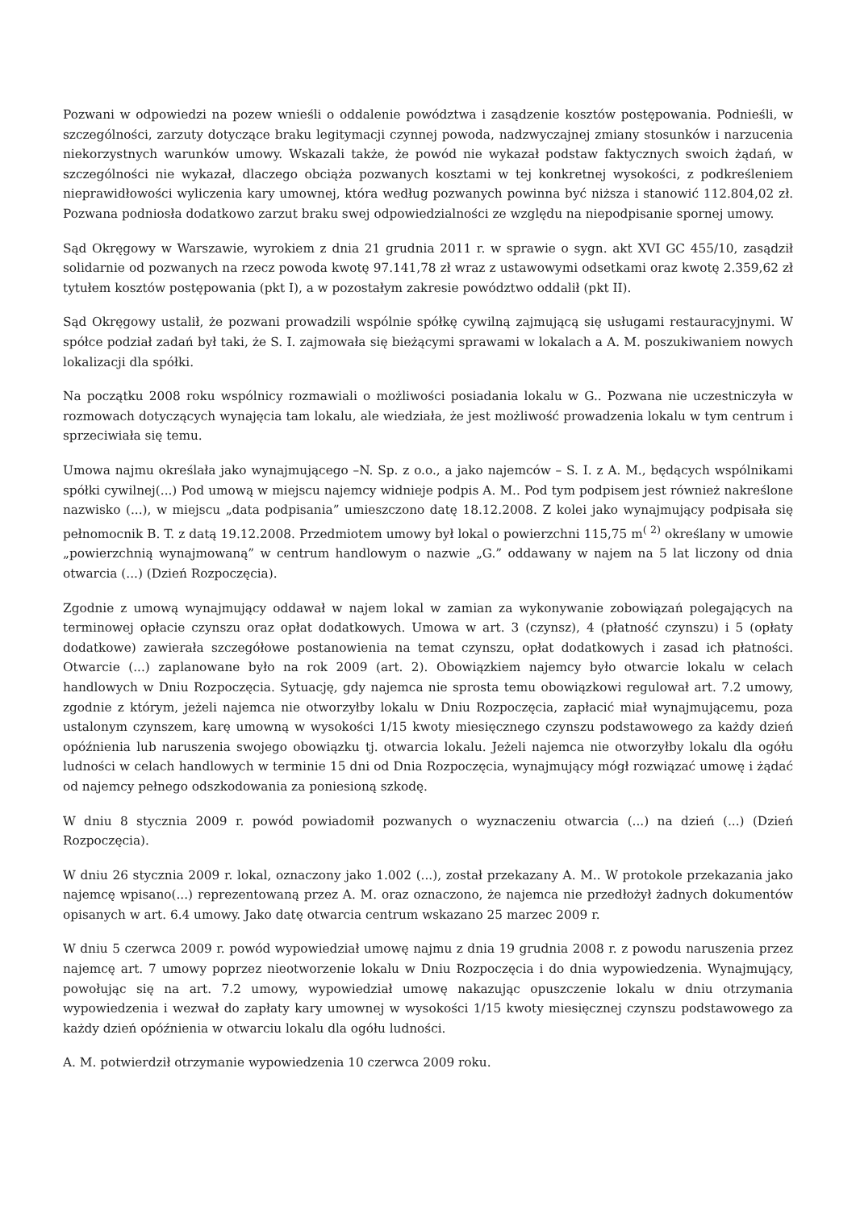Pozwani w odpowiedzi na pozew wnieśli o oddalenie powództwa i zasądzenie kosztów postępowania. Podnieśli, w szczególności, zarzuty dotyczące braku legitymacji czynnej powoda, nadzwyczajnej zmiany stosunków i narzucenia niekorzystnych warunków umowy. Wskazali także, że powód nie wykazał podstaw faktycznych swoich żądań, w szczególności nie wykazał, dlaczego obciąża pozwanych kosztami w tej konkretnej wysokości, z podkreśleniem nieprawidłowości wyliczenia kary umownej, która według pozwanych powinna być niższa i stanowić 112.804,02 zł. Pozwana podniosła dodatkowo zarzut braku swej odpowiedzialności ze względu na niepodpisanie spornej umowy.
Sąd Okręgowy w Warszawie, wyrokiem z dnia 21 grudnia 2011 r. w sprawie o sygn. akt XVI GC 455/10, zasądził solidarnie od pozwanych na rzecz powoda kwotę 97.141,78 zł wraz z ustawowymi odsetkami oraz kwotę 2.359,62 zł tytułem kosztów postępowania (pkt I), a w pozostałym zakresie powództwo oddalił (pkt II).
Sąd Okręgowy ustalił, że pozwani prowadzili wspólnie spółkę cywilną zajmującą się usługami restauracyjnymi. W spółce podział zadań był taki, że S. I. zajmowała się bieżącymi sprawami w lokalach a A. M. poszukiwaniem nowych lokalizacji dla spółki.
Na początku 2008 roku wspólnicy rozmawiali o możliwości posiadania lokalu w G.. Pozwana nie uczestniczyła w rozmowach dotyczących wynajęcia tam lokalu, ale wiedziała, że jest możliwość prowadzenia lokalu w tym centrum i sprzeciwiała się temu.
Umowa najmu określała jako wynajmującego –N. Sp. z o.o., a jako najemców – S. I. z A. M., będących wspólnikami spółki cywilnej(...) Pod umową w miejscu najemcy widnieje podpis A. M.. Pod tym podpisem jest również nakreślone nazwisko (...), w miejscu „data podpisania” umieszczono datę 18.12.2008. Z kolei jako wynajmujący podpisała się pełnomocnik B. T. z datą 19.12.2008. Przedmiotem umowy był lokal o powierzchni 115,75 m<sup>( 2)</sup> określany w umowie „powierzchnią wynajmowaną” w centrum handlowym o nazwie „G.” oddawany w najem na 5 lat liczony od dnia otwarcia (...) (Dzień Rozpoczęcia).
Zgodnie z umową wynajmujący oddawał w najem lokal w zamian za wykonywanie zobowiązań polegających na terminowej opłacie czynszu oraz opłat dodatkowych. Umowa w art. 3 (czynsz), 4 (płatność czynszu) i 5 (opłaty dodatkowe) zawierała szczegółowe postanowienia na temat czynszu, opłat dodatkowych i zasad ich płatności. Otwarcie (...) zaplanowane było na rok 2009 (art. 2). Obowiązkiem najemcy było otwarcie lokalu w celach handlowych w Dniu Rozpoczęcia. Sytuację, gdy najemca nie sprosta temu obowiązkowi regulował art. 7.2 umowy, zgodnie z którym, jeżeli najemca nie otworzyłby lokalu w Dniu Rozpoczęcia, zapłacić miał wynajmującemu, poza ustalonym czynszem, karę umowną w wysokości 1/15 kwoty miesięcznego czynszu podstawowego za każdy dzień opóźnienia lub naruszenia swojego obowiązku tj. otwarcia lokalu. Jeżeli najemca nie otworzyłby lokalu dla ogółu ludności w celach handlowych w terminie 15 dni od Dnia Rozpoczęcia, wynajmujący mógł rozwiązać umowę i żądać od najemcy pełnego odszkodowania za poniesioną szkodę.
W dniu 8 stycznia 2009 r. powód powiadomił pozwanych o wyznaczeniu otwarcia (...) na dzień (...) (Dzień Rozpoczęcia).
W dniu 26 stycznia 2009 r. lokal, oznaczony jako 1.002 (...), został przekazany A. M.. W protokole przekazania jako najemcę wpisano(...) reprezentowaną przez A. M. oraz oznaczono, że najemca nie przedłożył żadnych dokumentów opisanych w art. 6.4 umowy. Jako datę otwarcia centrum wskazano 25 marzec 2009 r.
W dniu 5 czerwca 2009 r. powód wypowiedział umowę najmu z dnia 19 grudnia 2008 r. z powodu naruszenia przez najemcę art. 7 umowy poprzez nieotworzenie lokalu w Dniu Rozpoczęcia i do dnia wypowiedzenia. Wynajmujący, powołując się na art. 7.2 umowy, wypowiedział umowę nakazując opuszczenie lokalu w dniu otrzymania wypowiedzenia i wezwał do zapłaty kary umownej w wysokości 1/15 kwoty miesięcznej czynszu podstawowego za każdy dzień opóźnienia w otwarciu lokalu dla ogółu ludności.
A. M. potwierdził otrzymanie wypowiedzenia 10 czerwca 2009 roku.